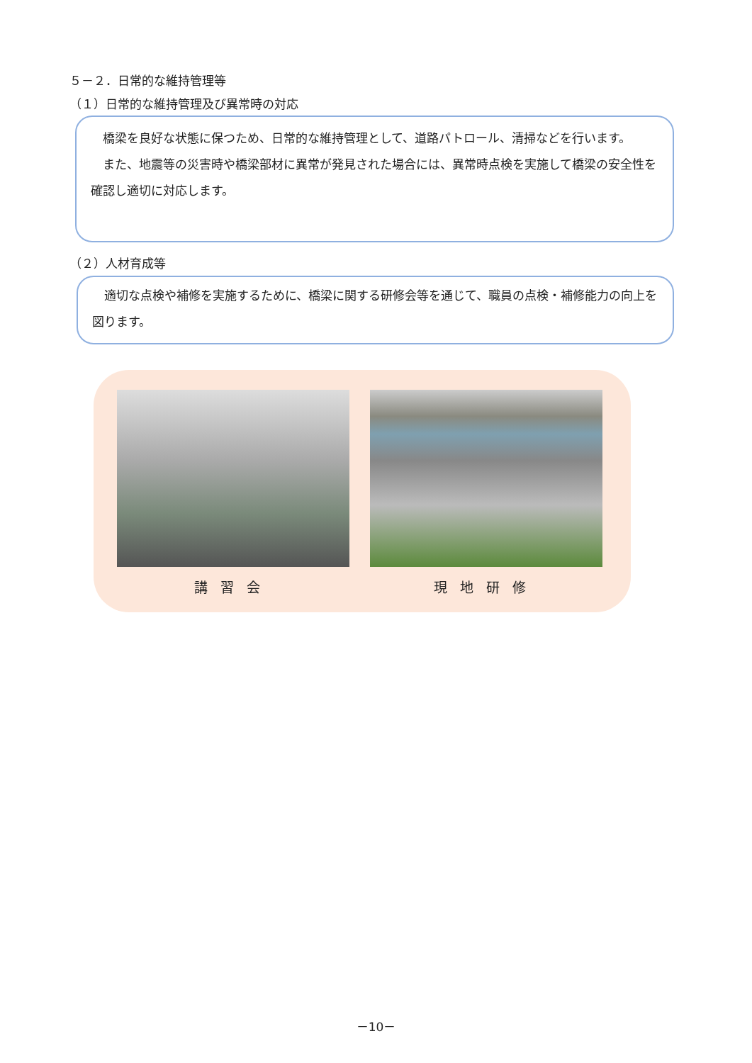５－２．日常的な維持管理等
（１）日常的な維持管理及び異常時の対応
　橋梁を良好な状態に保つため、日常的な維持管理として、道路パトロール、清掃などを行います。
　また、地震等の災害時や橋梁部材に異常が発見された場合には、異常時点検を実施して橋梁の安全性を確認し適切に対応します。
（２）人材育成等
　適切な点検や補修を実施するために、橋梁に関する研修会等を通じて、職員の点検・補修能力の向上を図ります。
講習会 現地研修
－10－